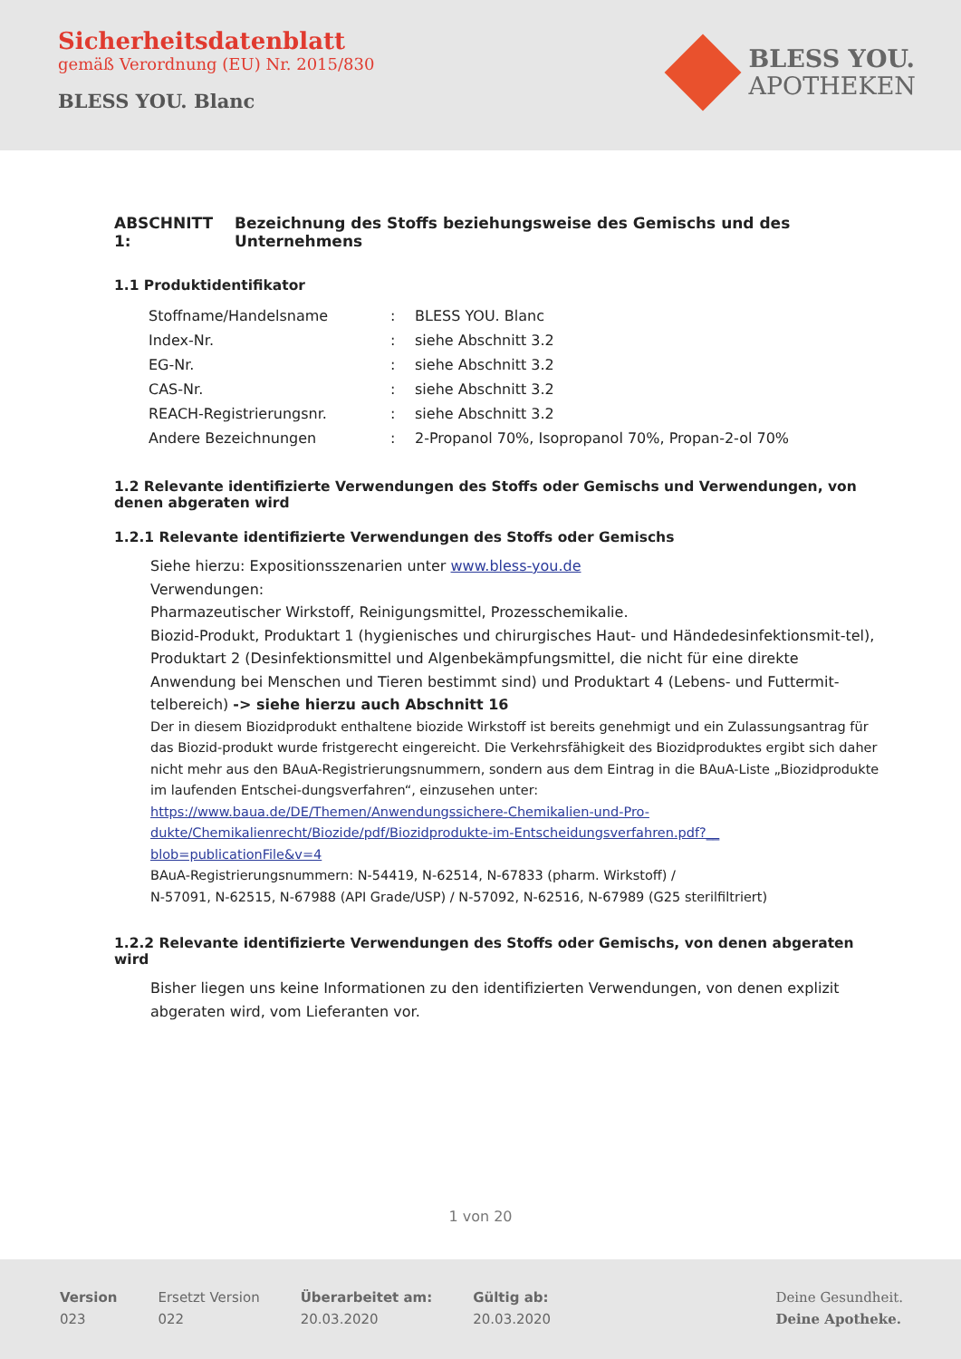Sicherheitsdatenblatt
gemäß Verordnung (EU) Nr. 2015/830
BLESS YOU. Blanc
BLESS YOU.
APOTHEKEN
ABSCHNITT 1: Bezeichnung des Stoffs beziehungsweise des Gemischs und des Unternehmens
1.1 Produktidentifikator
| Stoffname/Handelsname | : | BLESS YOU. Blanc |
| Index-Nr. | : | siehe Abschnitt 3.2 |
| EG-Nr. | : | siehe Abschnitt 3.2 |
| CAS-Nr. | : | siehe Abschnitt 3.2 |
| REACH-Registrierungsnr. | : | siehe Abschnitt 3.2 |
| Andere Bezeichnungen | : | 2-Propanol 70%, Isopropanol 70%, Propan-2-ol 70% |
1.2 Relevante identifizierte Verwendungen des Stoffs oder Gemischs und Verwendungen, von denen abgeraten wird
1.2.1 Relevante identifizierte Verwendungen des Stoffs oder Gemischs
Siehe hierzu: Expositionsszenarien unter www.bless-you.de
Verwendungen:
Pharmazeutischer Wirkstoff, Reinigungsmittel, Prozesschemikalie.
Biozid-Produkt, Produktart 1 (hygienisches und chirurgisches Haut- und Händedesinfektionsmit-tel), Produktart 2 (Desinfektionsmittel und Algenbekämpfungsmittel, die nicht für eine direkte Anwendung bei Menschen und Tieren bestimmt sind) und Produktart 4 (Lebens- und Futtermit-telbereich) -> siehe hierzu auch Abschnitt 16
Der in diesem Biozidprodukt enthaltene biozide Wirkstoff ist bereits genehmigt und ein Zulassungsantrag für das Biozid-produkt wurde fristgerecht eingereicht. Die Verkehrsfähigkeit des Biozidproduktes ergibt sich daher nicht mehr aus den BAuA-Registrierungsnummern, sondern aus dem Eintrag in die BAuA-Liste „Biozidprodukte im laufenden Entschei-dungsverfahren“, einzusehen unter: https://www.baua.de/DE/Themen/Anwendungssichere-Chemikalien-und-Pro-dukte/Chemikalienrecht/Biozide/pdf/Biozidprodukte-im-Entscheidungsverfahren.pdf?__ blob=publicationFile&v=4
BAuA-Registrierungsnummern: N-54419, N-62514, N-67833 (pharm. Wirkstoff) /
N-57091, N-62515, N-67988 (API Grade/USP) / N-57092, N-62516, N-67989 (G25 sterilfiltriert)
1.2.2 Relevante identifizierte Verwendungen des Stoffs oder Gemischs, von denen abgeraten wird
Bisher liegen uns keine Informationen zu den identifizierten Verwendungen, von denen explizit abgeraten wird, vom Lieferanten vor.
1 von 20
Version
023
Ersetzt Version
022
Überarbeitet am:
20.03.2020
Gültig ab:
20.03.2020
Deine Gesundheit.
Deine Apotheke.